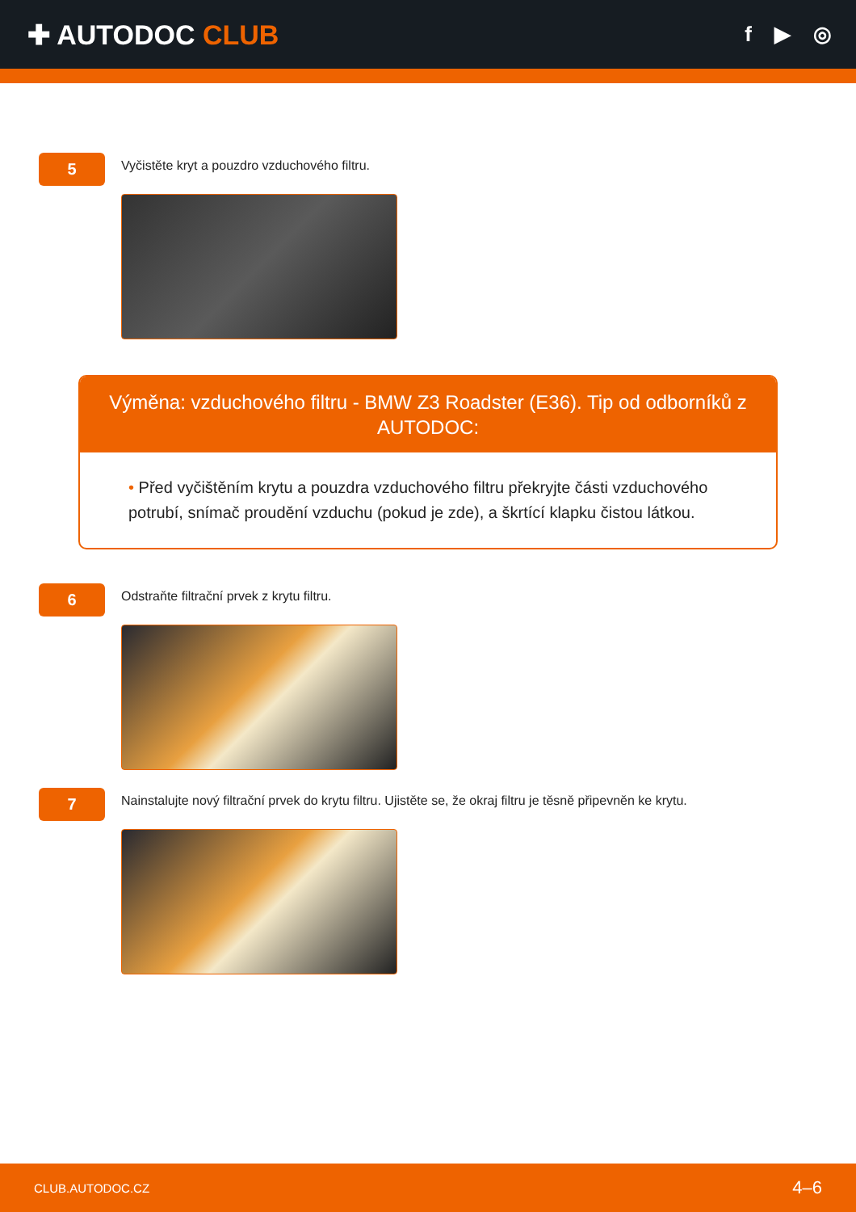✚ AUTODOC CLUB
f ▶ ◎
5
Vyčistěte kryt a pouzdro vzduchového filtru.
Výměna: vzduchového filtru - BMW Z3 Roadster (E36). Tip od odborníků z AUTODOC:
• Před vyčištěním krytu a pouzdra vzduchového filtru překryjte části vzduchového potrubí, snímač proudění vzduchu (pokud je zde), a škrtící klapku čistou látkou.
6
Odstraňte filtrační prvek z krytu filtru.
7
Nainstalujte nový filtrační prvek do krytu filtru. Ujistěte se, že okraj filtru je těsně připevněn ke krytu.
CLUB.AUTODOC.CZ 4–6